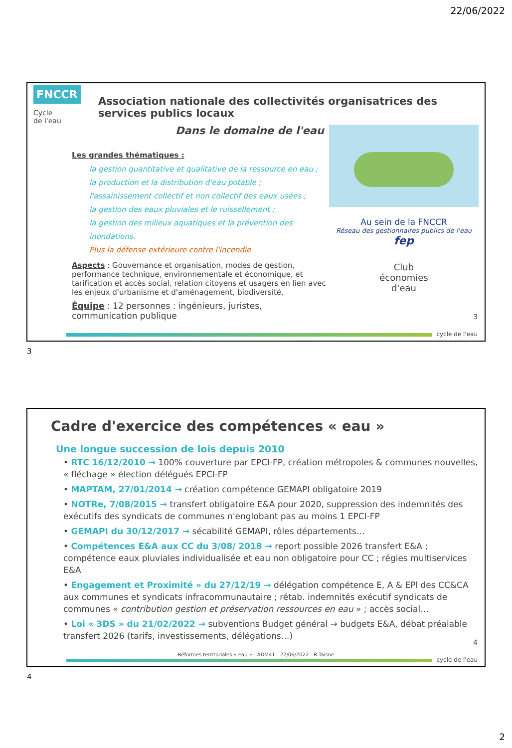22/06/2022
FNCCR
Cycle
de l'eau
Association nationale des collectivités organisatrices des services publics locaux
Dans le domaine de l'eau
Les grandes thématiques :
la gestion quantitative et qualitative de la ressource en eau ;
la production et la distribution d'eau potable ;
l'assainissement collectif et non collectif des eaux usées ;
la gestion des eaux pluviales et le ruissellement ;
la gestion des milieux aquatiques et la prévention des inondations.
Plus la défense extérieure contre l'incendie
Aspects : Gouvernance et organisation, modes de gestion, performance technique, environnementale et économique, et tarification et accès social, relation citoyens et usagers en lien avec les enjeux d'urbanisme et d'aménagement, biodiversité,
Équipe : 12 personnes : ingénieurs, juristes, communication publique
Au sein de la FNCCR
Réseau des gestionnaires publics de l'eau fep
Club
économies
d'eau
3
cycle de l'eau
3
Cadre d'exercice des compétences « eau »
Une longue succession de lois depuis 2010
• RTC 16/12/2010 → 100% couverture par EPCI-FP, création métropoles & communes nouvelles, « fléchage » élection délégués EPCI-FP
• MAPTAM, 27/01/2014 → création compétence GEMAPI obligatoire 2019
• NOTRe, 7/08/2015 → transfert obligatoire E&A pour 2020, suppression des indemnités des exécutifs des syndicats de communes n'englobant pas au moins 1 EPCI-FP
• GEMAPI du 30/12/2017 → sécabilité GEMAPI, rôles départements…
• Compétences E&A aux CC du 3/08/ 2018 → report possible 2026 transfert E&A ; compétence eaux pluviales individualisée et eau non obligatoire pour CC ; régies multiservices E&A
• Engagement et Proximité » du 27/12/19 → délégation compétence E, A & EPl des CC&CA aux communes et syndicats infracommunautaire ; rétab. indemnités exécutif syndicats de communes « contribution gestion et préservation ressources en eau » ; accès social…
• Loi « 3DS » du 21/02/2022 → subventions Budget général → budgets E&A, débat préalable transfert 2026 (tarifs, investissements, délégations…)
4
Réformes territoriales « eau » - ADM41 - 22/06/2022 - R.Taisne
cycle de l'eau
4
2